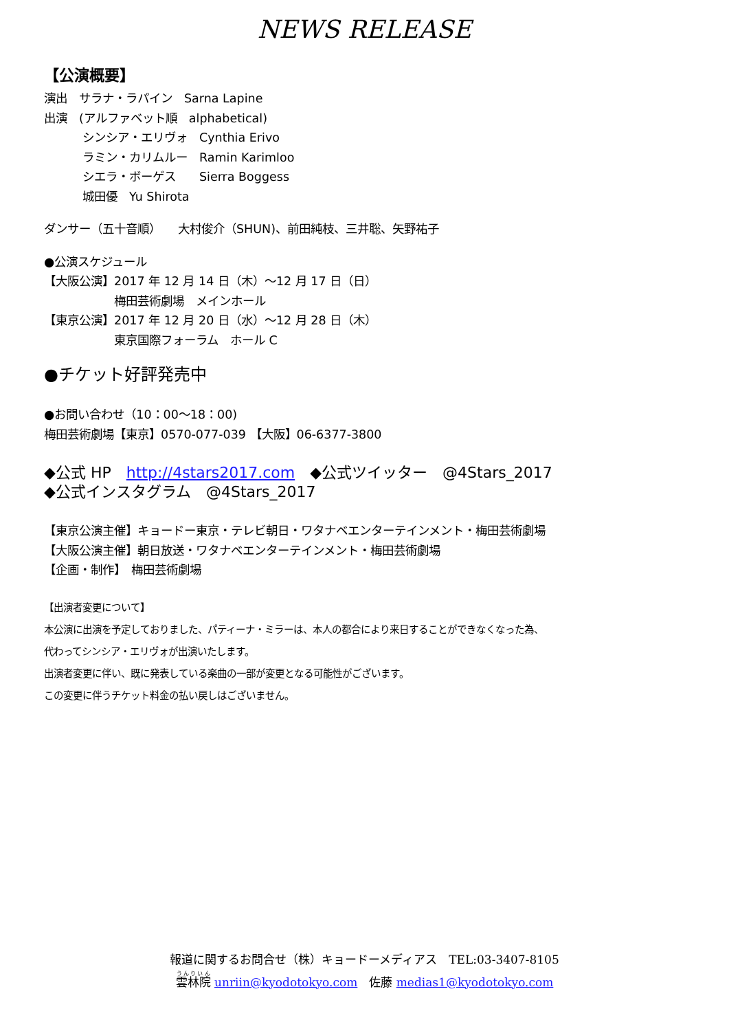NEWS RELEASE
【公演概要】
演出　サラナ・ラパイン　Sarna Lapine
出演　(アルファベット順　alphabetical)
シンシア・エリヴォ　Cynthia Erivo
ラミン・カリムルー　Ramin Karimloo
シエラ・ボーゲス　　Sierra Boggess
城田優　Yu Shirota
ダンサー（五十音順）　　大村俊介（SHUN)、前田純枝、三井聡、矢野祐子
●公演スケジュール
【大阪公演】2017 年 12 月 14 日（木）～12 月 17 日（日）
梅田芸術劇場　メインホール
【東京公演】2017 年 12 月 20 日（水）～12 月 28 日（木）
東京国際フォーラム　ホール C
●チケット好評発売中
●お問い合わせ（10：00～18：00)
梅田芸術劇場【東京】0570-077-039 【大阪】06-6377-3800
◆公式 HP　http://4stars2017.com　◆公式ツイッター　@4Stars_2017
◆公式インスタグラム　@4Stars_2017
【東京公演主催】キョードー東京・テレビ朝日・ワタナベエンターテインメント・梅田芸術劇場
【大阪公演主催】朝日放送・ワタナベエンターテインメント・梅田芸術劇場
【企画・制作】　梅田芸術劇場
【出演者変更について】
本公演に出演を予定しておりました、パティーナ・ミラーは、本人の都合により来日することができなくなった為、
代わってシンシア・エリヴォが出演いたします。
出演者変更に伴い、既に発表している楽曲の一部が変更となる可能性がございます。
この変更に伴うチケット料金の払い戻しはございません。
報道に関するお問合せ（株）キョードーメディアス　TEL:03-3407-8105
雲林院 unriin@kyodotokyo.com　佐藤 medias1@kyodotokyo.com